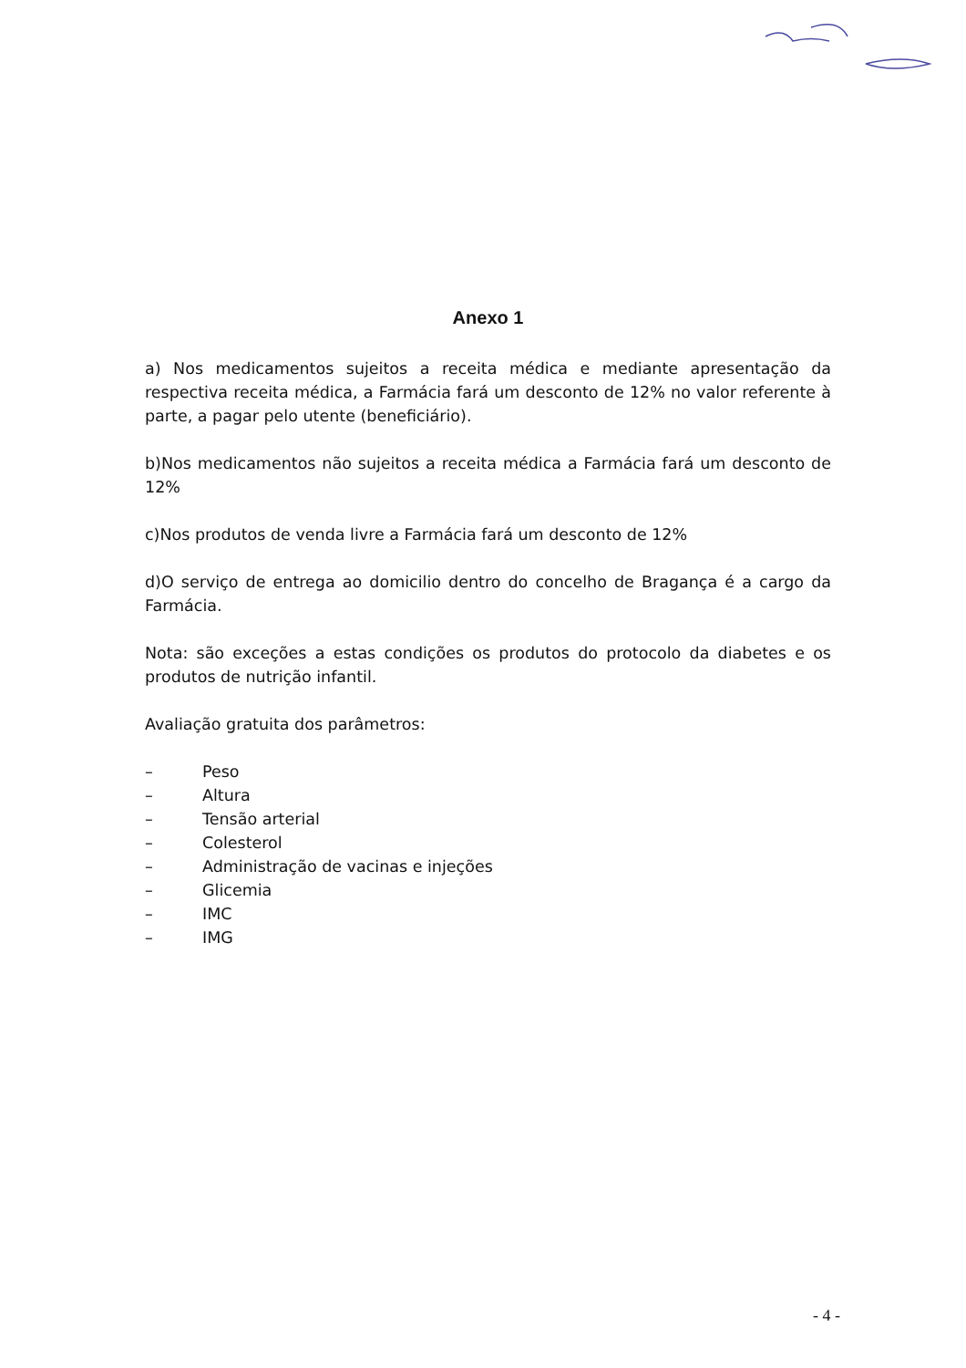Anexo 1
a) Nos medicamentos sujeitos a receita médica e mediante apresentação da respectiva receita médica, a Farmácia fará um desconto de 12% no valor referente à parte, a pagar pelo utente (beneficiário).
b)Nos medicamentos não sujeitos a receita médica a Farmácia fará um desconto de 12%
c)Nos produtos de venda livre a Farmácia fará um desconto de 12%
d)O serviço de entrega ao domicilio dentro do concelho de Bragança é a cargo da Farmácia.
Nota: são exceções a estas condições os produtos do protocolo da diabetes e os produtos de nutrição infantil.
Avaliação gratuita dos parâmetros:
– Peso
– Altura
– Tensão arterial
– Colesterol
– Administração de vacinas e injeções
– Glicemia
– IMC
– IMG
- 4 -